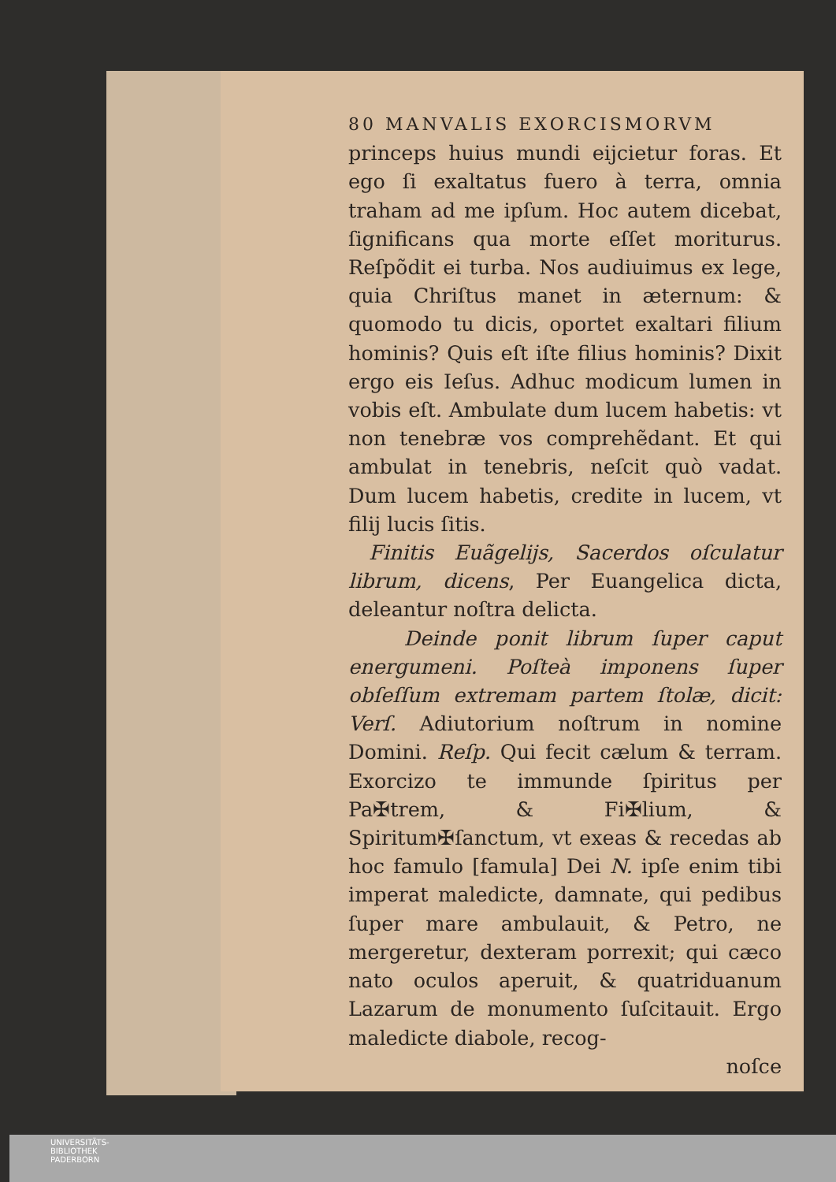80 MANVALIS EXORCISMORVM
princeps huius mundi eijcietur foras. Et ego ſi exaltatus fuero à terra, omnia traham ad me ipſum. Hoc autem dicebat, ſignificans qua morte eſſet moriturus. Reſpõdit ei turba. Nos audiuimus ex lege, quia Chriſtus manet in æternum: & quomodo tu dicis, oportet exaltari filium hominis? Quis eſt iſte filius hominis? Dixit ergo eis Ieſus. Adhuc modicum lumen in vobis eſt. Ambulate dum lucem habetis: vt non tenebræ vos comprehẽdant. Et qui ambulat in tenebris, neſcit quò vadat. Dum lucem habetis, credite in lucem, vt filij lucis ſitis.
Finitis Euãgelijs, Sacerdos oſculatur librum, dicens, Per Euangelica dicta, deleantur noſtra delicta.
Deinde ponit librum ſuper caput energumeni. Poſteà imponens ſuper obſeſſum extremam partem ſtolæ, dicit: Verſ. Adiutorium noſtrum in nomine Domini. Reſp. Qui fecit cælum & terram. Exorcizo te immunde ſpiritus per Pa✠trem, & Fi✠lium, & Spiritum✠ſanctum, vt exeas & recedas ab hoc famulo [famula] Dei N. ipſe enim tibi imperat maledicte, damnate, qui pedibus ſuper mare ambulauit, & Petro, ne mergeretur, dexteram porrexit; qui cæco nato oculos aperuit, & quatriduanum Lazarum de monumento ſuſcitauit. Ergo maledicte diabole, recog-
noſce
UNIVERSITÄTS-
BIBLIOTHEK
PADERBORN